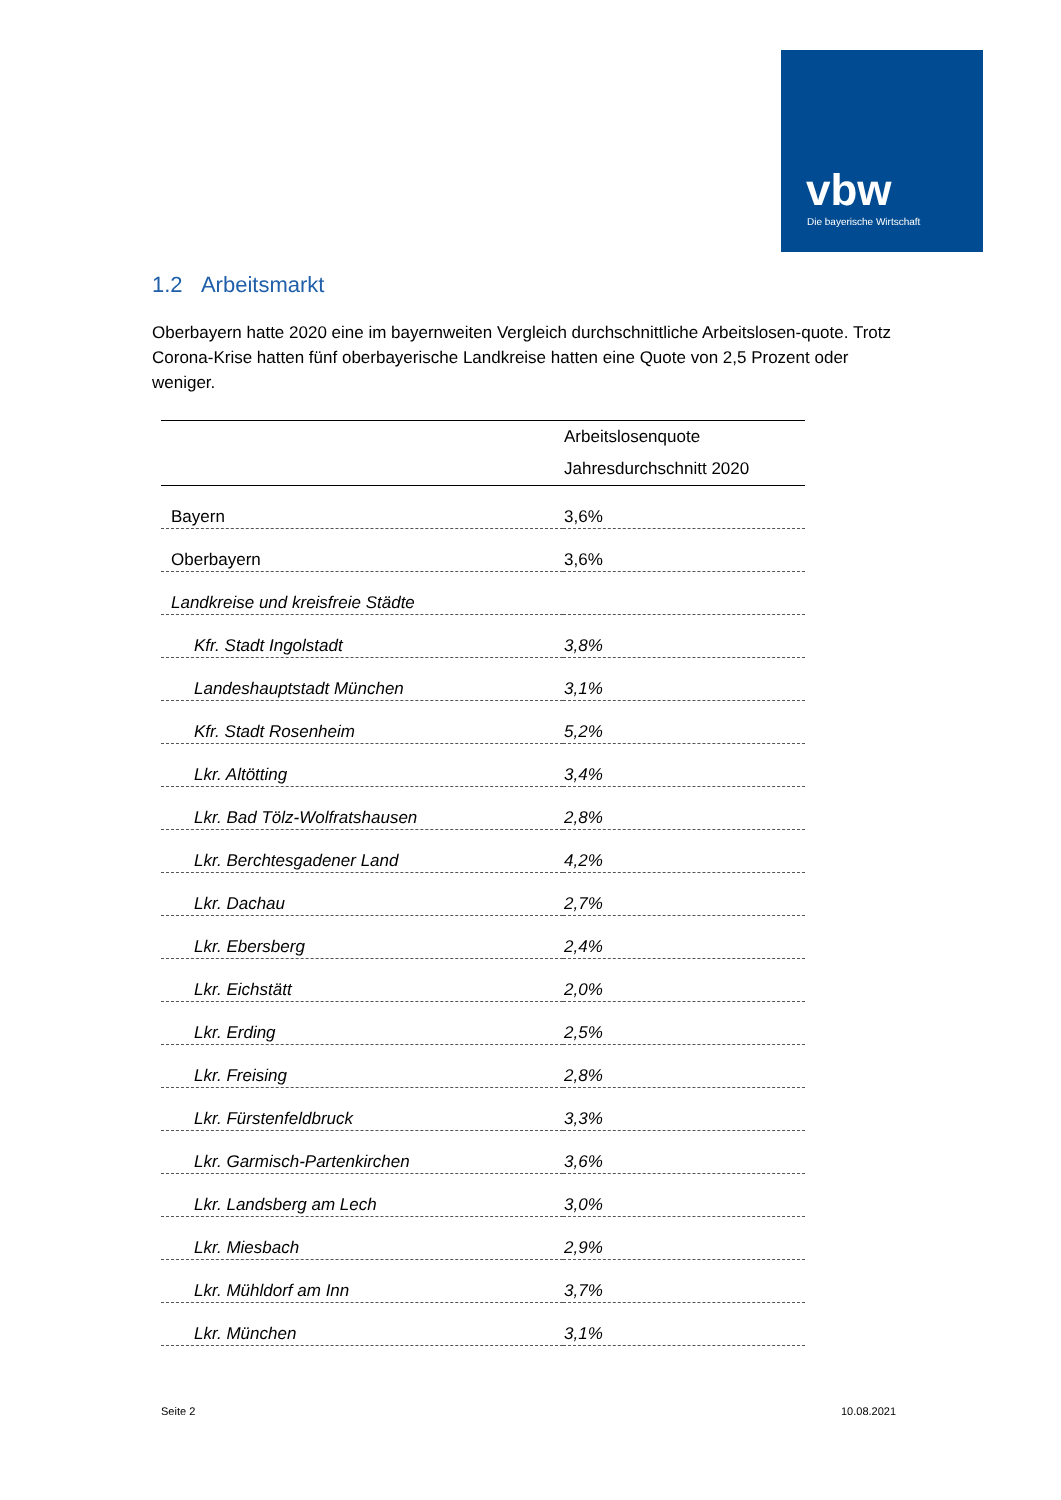vbw
Die bayerische Wirtschaft
1.2 Arbeitsmarkt
Oberbayern hatte 2020 eine im bayernweiten Vergleich durchschnittliche Arbeitslosen-quote. Trotz Corona-Krise hatten fünf oberbayerische Landkreise hatten eine Quote von 2,5 Prozent oder weniger.
| | Arbeitslosenquote |
| --- | --- |
| | Jahresdurchschnitt 2020 |
| Bayern | 3,6% |
| Oberbayern | 3,6% |
| Landkreise und kreisfreie Städte | |
| Kfr. Stadt Ingolstadt | 3,8% |
| Landeshauptstadt München | 3,1% |
| Kfr. Stadt Rosenheim | 5,2% |
| Lkr. Altötting | 3,4% |
| Lkr. Bad Tölz-Wolfratshausen | 2,8% |
| Lkr. Berchtesgadener Land | 4,2% |
| Lkr. Dachau | 2,7% |
| Lkr. Ebersberg | 2,4% |
| Lkr. Eichstätt | 2,0% |
| Lkr. Erding | 2,5% |
| Lkr. Freising | 2,8% |
| Lkr. Fürstenfeldbruck | 3,3% |
| Lkr. Garmisch-Partenkirchen | 3,6% |
| Lkr. Landsberg am Lech | 3,0% |
| Lkr. Miesbach | 2,9% |
| Lkr. Mühldorf am Inn | 3,7% |
| Lkr. München | 3,1% |
Seite 2 10.08.2021